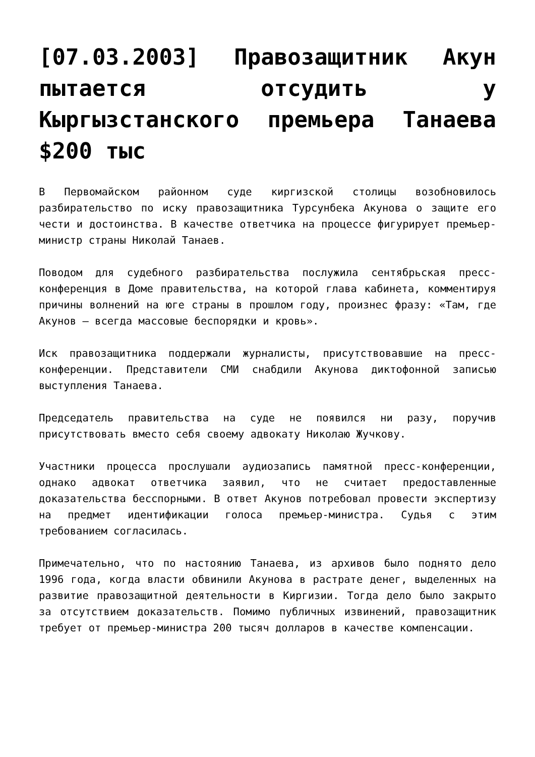[07.03.2003] Правозащитник Акун пытается отсудить у Кыргызстанского премьера Танаева $200 тыс
В Первомайском районном суде киргизской столицы возобновилось разбирательство по иску правозащитника Турсунбека Акунова о защите его чести и достоинства. В качестве ответчика на процессе фигурирует премьер-министр страны Николай Танаев.
Поводом для судебного разбирательства послужила сентябрьская пресс-конференция в Доме правительства, на которой глава кабинета, комментируя причины волнений на юге страны в прошлом году, произнес фразу: «Там, где Акунов — всегда массовые беспорядки и кровь».
Иск правозащитника поддержали журналисты, присутствовавшие на пресс-конференции. Представители СМИ снабдили Акунова диктофонной записью выступления Танаева.
Председатель правительства на суде не появился ни разу, поручив присутствовать вместо себя своему адвокату Николаю Жучкову.
Участники процесса прослушали аудиозапись памятной пресс-конференции, однако адвокат ответчика заявил, что не считает предоставленные доказательства бесспорными. В ответ Акунов потребовал провести экспертизу на предмет идентификации голоса премьер-министра. Судья с этим требованием согласилась.
Примечательно, что по настоянию Танаева, из архивов было поднято дело 1996 года, когда власти обвинили Акунова в растрате денег, выделенных на развитие правозащитной деятельности в Киргизии. Тогда дело было закрыто за отсутствием доказательств. Помимо публичных извинений, правозащитник требует от премьер-министра 200 тысяч долларов в качестве компенсации.